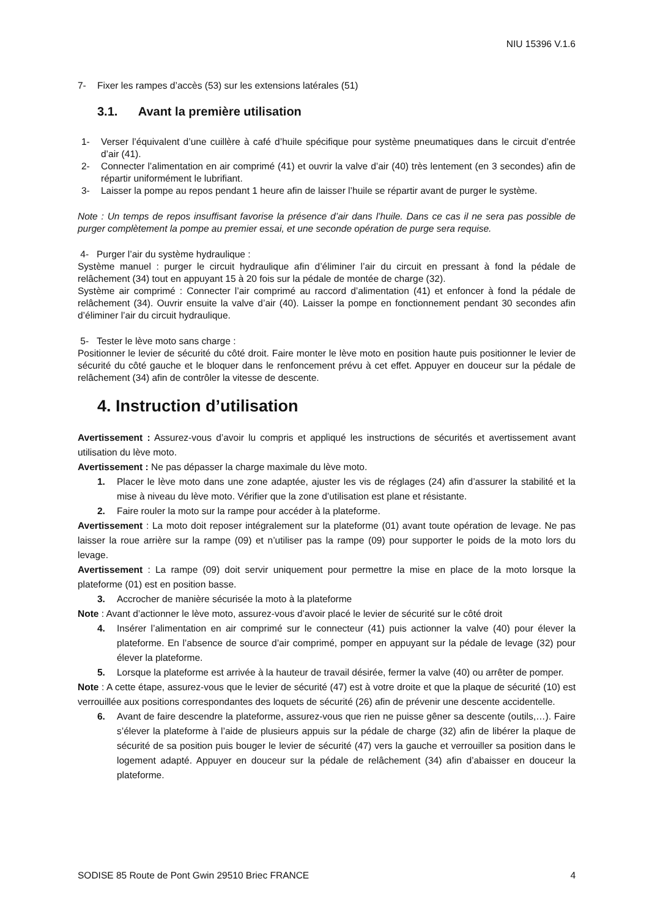NIU 15396 V.1.6
7- Fixer les rampes d’accès (53) sur les extensions latérales (51)
3.1. Avant la première utilisation
1- Verser l’équivalent d’une cuillère à café d’huile spécifique pour système pneumatiques dans le circuit d’entrée d’air (41).
2- Connecter l’alimentation en air comprimé (41) et ouvrir la valve d’air (40) très lentement (en 3 secondes) afin de répartir uniformément le lubrifiant.
3- Laisser la pompe au repos pendant 1 heure afin de laisser l’huile se répartir avant de purger le système.
Note : Un temps de repos insuffisant favorise la présence d’air dans l’huile. Dans ce cas il ne sera pas possible de purger complètement la pompe au premier essai, et une seconde opération de purge sera requise.
4- Purger l’air du système hydraulique :
Système manuel : purger le circuit hydraulique afin d’éliminer l’air du circuit en pressant à fond la pédale de relâchement (34) tout en appuyant 15 à 20 fois sur la pédale de montée de charge (32).
Système air comprimé : Connecter l’air comprimé au raccord d’alimentation (41) et enfoncer à fond la pédale de relâchement (34). Ouvrir ensuite la valve d’air (40). Laisser la pompe en fonctionnement pendant 30 secondes afin d’éliminer l’air du circuit hydraulique.
5- Tester le lève moto sans charge :
Positionner le levier de sécurité du côté droit. Faire monter le lève moto en position haute puis positionner le levier de sécurité du côté gauche et le bloquer dans le renfoncement prévu à cet effet. Appuyer en douceur sur la pédale de relâchement (34) afin de contrôler la vitesse de descente.
4. Instruction d’utilisation
Avertissement : Assurez-vous d’avoir lu compris et appliqué les instructions de sécurités et avertissement avant utilisation du lève moto.
Avertissement : Ne pas dépasser la charge maximale du lève moto.
1. Placer le lève moto dans une zone adaptée, ajuster les vis de réglages (24) afin d’assurer la stabilité et la mise à niveau du lève moto. Vérifier que la zone d’utilisation est plane et résistante.
2. Faire rouler la moto sur la rampe pour accéder à la plateforme.
Avertissement : La moto doit reposer intégralement sur la plateforme (01) avant toute opération de levage. Ne pas laisser la roue arrière sur la rampe (09) et n’utiliser pas la rampe (09) pour supporter le poids de la moto lors du levage.
Avertissement : La rampe (09) doit servir uniquement pour permettre la mise en place de la moto lorsque la plateforme (01) est en position basse.
3. Accrocher de manière sécurisée la moto à la plateforme
Note : Avant d’actionner le lève moto, assurez-vous d’avoir placé le levier de sécurité sur le côté droit
4. Insérer l’alimentation en air comprimé sur le connecteur (41) puis actionner la valve (40) pour élever la plateforme. En l’absence de source d’air comprimé, pomper en appuyant sur la pédale de levage (32) pour élever la plateforme.
5. Lorsque la plateforme est arrivée à la hauteur de travail désirée, fermer la valve (40) ou arrêter de pomper.
Note : A cette étape, assurez-vous que le levier de sécurité (47) est à votre droite et que la plaque de sécurité (10) est verrouillée aux positions correspondantes des loquets de sécurité (26) afin de prévenir une descente accidentelle.
6. Avant de faire descendre la plateforme, assurez-vous que rien ne puisse gêner sa descente (outils,…). Faire s’élever la plateforme à l’aide de plusieurs appuis sur la pédale de charge (32) afin de libérer la plaque de sécurité de sa position puis bouger le levier de sécurité (47) vers la gauche et verrouiller sa position dans le logement adapté. Appuyer en douceur sur la pédale de relâchement (34) afin d’abaisser en douceur la plateforme.
SODISE 85 Route de Pont Gwin 29510 Briec FRANCE 4